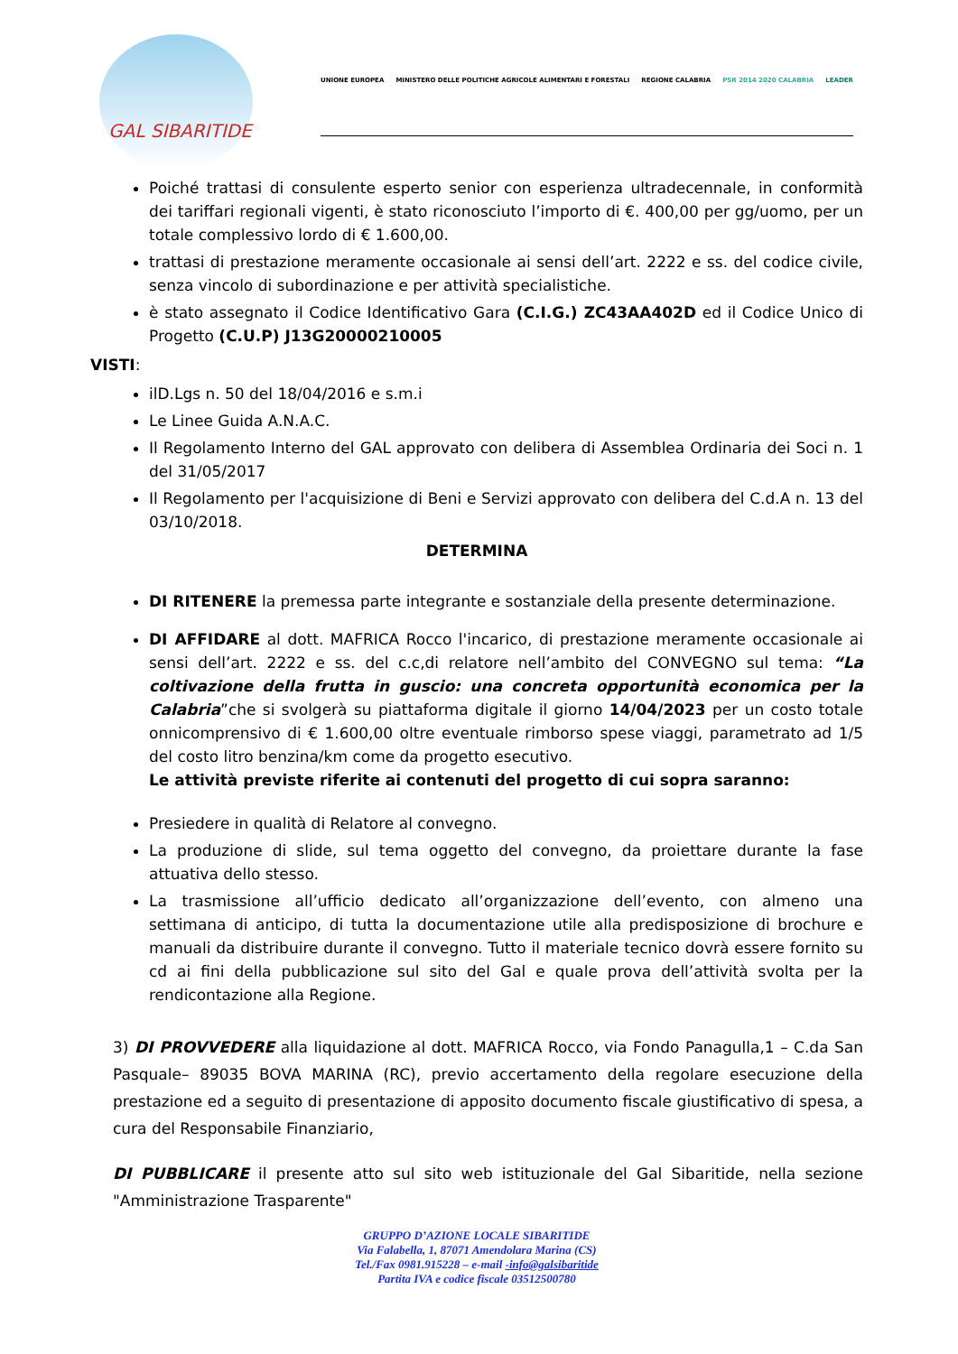GAL SIBARITIDE
UNIONE EUROPEA MINISTERO DELLE POLITICHE AGRICOLE ALIMENTARI E FORESTALI REGIONE CALABRIA PSR 2014 2020 CALABRIA LEADER
Poiché trattasi di consulente esperto senior con esperienza ultradecennale, in conformità dei tariffari regionali vigenti, è stato riconosciuto l’importo di €. 400,00 per gg/uomo, per un totale complessivo lordo di € 1.600,00.
trattasi di prestazione meramente occasionale ai sensi dell’art. 2222 e ss. del codice civile, senza vincolo di subordinazione e per attività specialistiche.
è stato assegnato il Codice Identificativo Gara (C.I.G.) ZC43AA402D ed il Codice Unico di Progetto (C.U.P) J13G20000210005
VISTI:
ilD.Lgs n. 50 del 18/04/2016 e s.m.i
Le Linee Guida A.N.A.C.
Il Regolamento Interno del GAL approvato con delibera di Assemblea Ordinaria dei Soci n. 1 del 31/05/2017
Il Regolamento per l'acquisizione di Beni e Servizi approvato con delibera del C.d.A n. 13 del 03/10/2018.
DETERMINA
DI RITENERE la premessa parte integrante e sostanziale della presente determinazione.
DI AFFIDARE al dott. MAFRICA Rocco l'incarico, di prestazione meramente occasionale ai sensi dell’art. 2222 e ss. del c.c,di relatore nell’ambito del CONVEGNO sul tema: “La coltivazione della frutta in guscio: una concreta opportunità economica per la Calabria”che si svolgerà su piattaforma digitale il giorno 14/04/2023 per un costo totale onnicomprensivo di € 1.600,00 oltre eventuale rimborso spese viaggi, parametrato ad 1/5 del costo litro benzina/km come da progetto esecutivo.
Le attività previste riferite ai contenuti del progetto di cui sopra saranno:
Presiedere in qualità di Relatore al convegno.
La produzione di slide, sul tema oggetto del convegno, da proiettare durante la fase attuativa dello stesso.
La trasmissione all’ufficio dedicato all’organizzazione dell’evento, con almeno una settimana di anticipo, di tutta la documentazione utile alla predisposizione di brochure e manuali da distribuire durante il convegno. Tutto il materiale tecnico dovrà essere fornito su cd ai fini della pubblicazione sul sito del Gal e quale prova dell’attività svolta per la rendicontazione alla Regione.
3) DI PROVVEDERE alla liquidazione al dott. MAFRICA Rocco, via Fondo Panagulla,1 – C.da San Pasquale– 89035 BOVA MARINA (RC), previo accertamento della regolare esecuzione della prestazione ed a seguito di presentazione di apposito documento fiscale giustificativo di spesa, a cura del Responsabile Finanziario,
DI PUBBLICARE il presente atto sul sito web istituzionale del Gal Sibaritide, nella sezione "Amministrazione Trasparente"
GRUPPO D’AZIONE LOCALE SIBARITIDE
Via Falabella, 1, 87071 Amendolara Marina (CS)
Tel./Fax 0981.915228 – e-mail -info@galsibaritide
Partita IVA e codice fiscale 03512500780